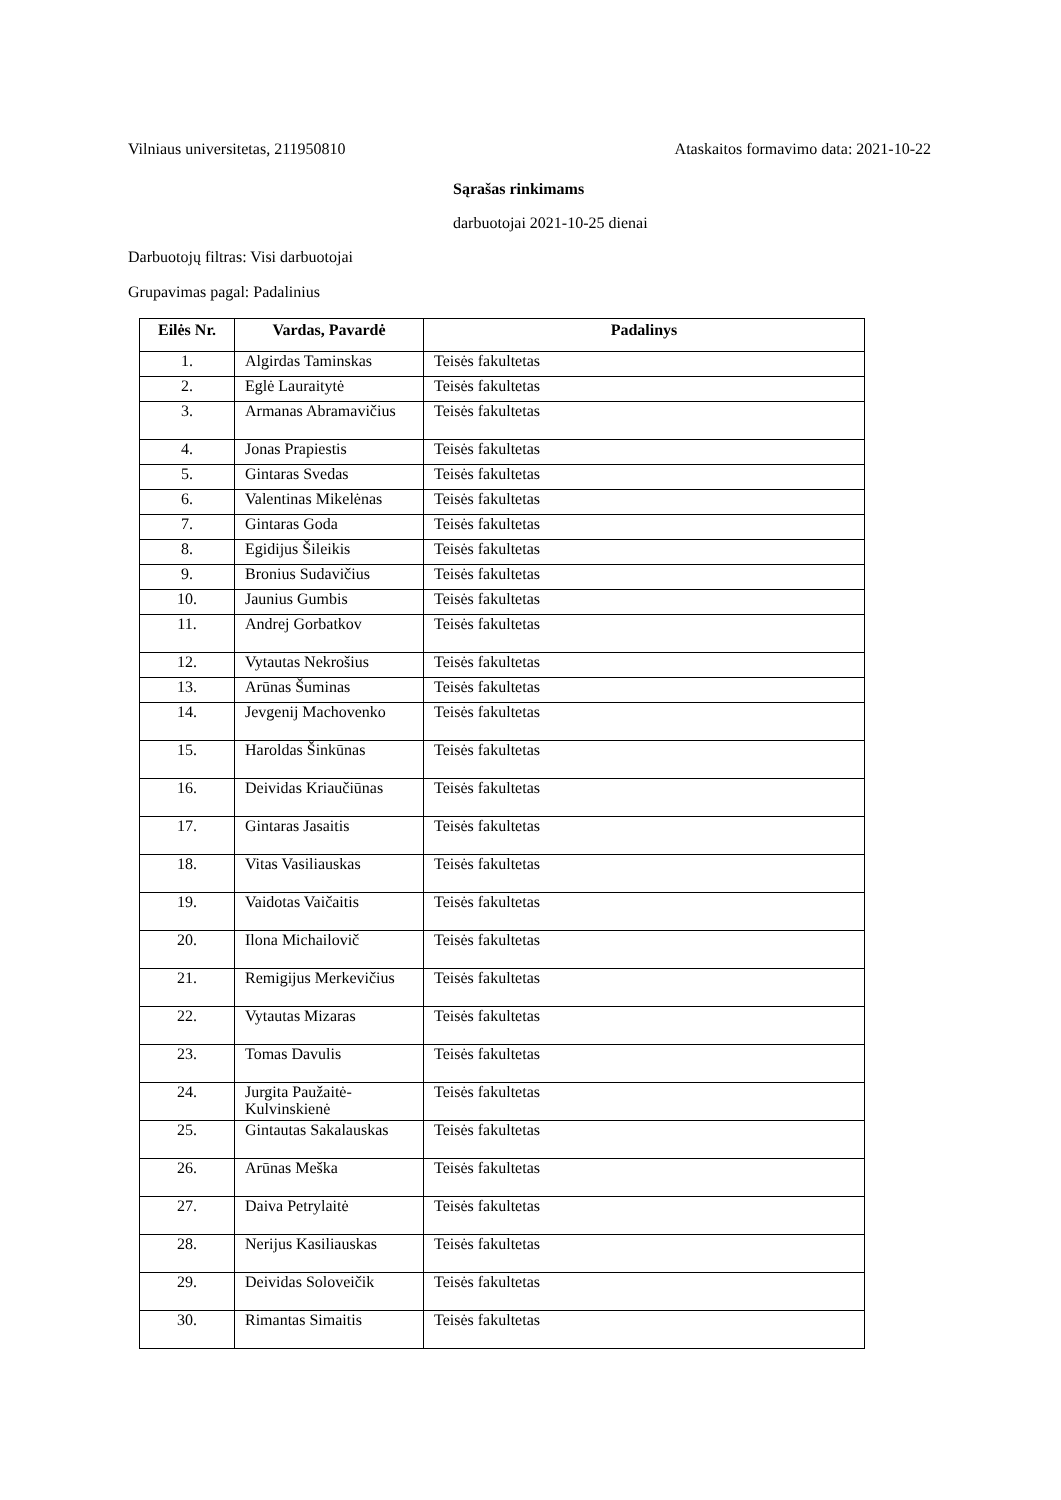Vilniaus universitetas, 211950810 Ataskaitos formavimo data: 2021-10-22
Sąrašas rinkimams
darbuotojai 2021-10-25 dienai
Darbuotojų filtras: Visi darbuotojai
Grupavimas pagal: Padalinius
| Eilės Nr. | Vardas, Pavardė | Padalinys |
| --- | --- | --- |
| 1. | Algirdas Taminskas | Teisės fakultetas |
| 2. | Eglė Lauraitytė | Teisės fakultetas |
| 3. | Armanas Abramavičius | Teisės fakultetas |
| 4. | Jonas Prapiestis | Teisės fakultetas |
| 5. | Gintaras Svedas | Teisės fakultetas |
| 6. | Valentinas Mikelėnas | Teisės fakultetas |
| 7. | Gintaras Goda | Teisės fakultetas |
| 8. | Egidijus Šileikis | Teisės fakultetas |
| 9. | Bronius Sudavičius | Teisės fakultetas |
| 10. | Jaunius Gumbis | Teisės fakultetas |
| 11. | Andrej Gorbatkov | Teisės fakultetas |
| 12. | Vytautas Nekrošius | Teisės fakultetas |
| 13. | Arūnas Šuminas | Teisės fakultetas |
| 14. | Jevgenij Machovenko | Teisės fakultetas |
| 15. | Haroldas Šinkūnas | Teisės fakultetas |
| 16. | Deividas Kriaučiūnas | Teisės fakultetas |
| 17. | Gintaras Jasaitis | Teisės fakultetas |
| 18. | Vitas Vasiliauskas | Teisės fakultetas |
| 19. | Vaidotas Vaičaitis | Teisės fakultetas |
| 20. | Ilona Michailovič | Teisės fakultetas |
| 21. | Remigijus Merkevičius | Teisės fakultetas |
| 22. | Vytautas Mizaras | Teisės fakultetas |
| 23. | Tomas Davulis | Teisės fakultetas |
| 24. | Jurgita Paužaitė-Kulvinskienė | Teisės fakultetas |
| 25. | Gintautas Sakalauskas | Teisės fakultetas |
| 26. | Arūnas Meška | Teisės fakultetas |
| 27. | Daiva Petrylaitė | Teisės fakultetas |
| 28. | Nerijus Kasiliauskas | Teisės fakultetas |
| 29. | Deividas Soloveičik | Teisės fakultetas |
| 30. | Rimantas Simaitis | Teisės fakultetas |